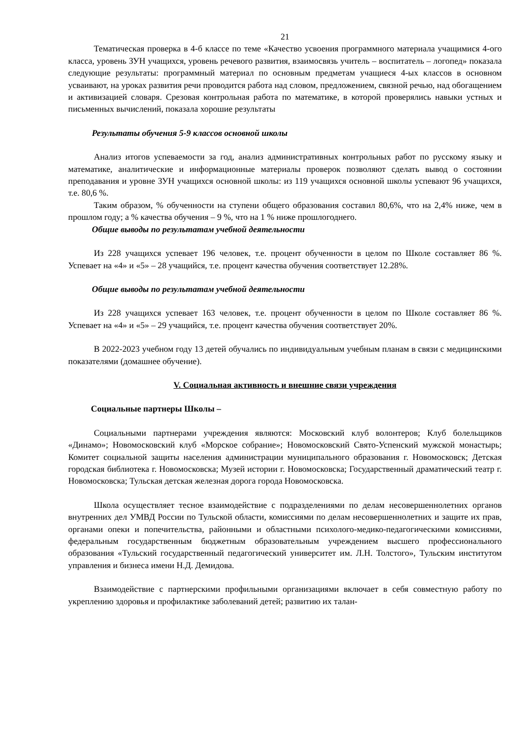21
Тематическая проверка в 4-б классе по теме «Качество усвоения программного материала учащимися 4-ого класса, уровень ЗУН учащихся, уровень речевого развития, взаимосвязь учитель – воспитатель – логопед» показала следующие результаты: программный материал по основным предметам учащиеся 4-ых классов в основном усваивают, на уроках развития речи проводится работа над словом, предложением, связной речью, над обогащением и активизацией словаря. Срезовая контрольная работа по математике, в которой проверялись навыки устных и письменных вычислений, показала хорошие результаты
Результаты обучения 5-9 классов основной школы
Анализ итогов успеваемости за год, анализ административных контрольных работ по русскому языку и математике, аналитические и информационные материалы проверок позволяют сделать вывод о состоянии преподавания и уровне ЗУН учащихся основной школы: из 119 учащихся основной школы успевают 96 учащихся, т.е. 80,6 %.
Таким образом, % обученности на ступени общего образования составил 80,6%, что на 2,4% ниже, чем в прошлом году; а % качества обучения – 9 %, что на 1 % ниже прошлогоднего.
Общие выводы по результатам учебной деятельности
Из 228 учащихся успевает 196 человек, т.е. процент обученности в целом по Школе составляет 86 %. Успевает на «4» и «5» – 28 учащийся, т.е. процент качества обучения соответствует 12.28%.
Общие выводы по результатам учебной деятельности
Из 228 учащихся успевает 163 человек, т.е. процент обученности в целом по Школе составляет 86 %. Успевает на «4» и «5» – 29 учащийся, т.е. процент качества обучения соответствует 20%.
В 2022-2023 учебном году 13 детей обучались по индивидуальным учебным планам в связи с медицинскими показателями (домашнее обучение).
V. Социальная активность и внешние связи учреждения
Социальные партнеры Школы –
Социальными партнерами учреждения являются: Московский клуб волонтеров; Клуб болельщиков «Динамо»; Новомосковский клуб «Морское собрание»; Новомосковский Свято-Успенский мужской монастырь; Комитет социальной защиты населения администрации муниципального образования г. Новомосковск; Детская городская библиотека г. Новомосковска; Музей истории г. Новомосковска; Государственный драматический театр г. Новомосковска; Тульская детская железная дорога города Новомосковска.
Школа осуществляет тесное взаимодействие с подразделениями по делам несовершеннолетних органов внутренних дел УМВД России по Тульской области, комиссиями по делам несовершеннолетних и защите их прав, органами опеки и попечительства, районными и областными психолого-медико-педагогическими комиссиями, федеральным государственным бюджетным образовательным учреждением высшего профессионального образования «Тульский государственный педагогический университет им. Л.Н. Толстого», Тульским институтом управления и бизнеса имени Н.Д. Демидова.
Взаимодействие с партнерскими профильными организациями включает в себя совместную работу по укреплению здоровья и профилактике заболеваний детей; развитию их талан-